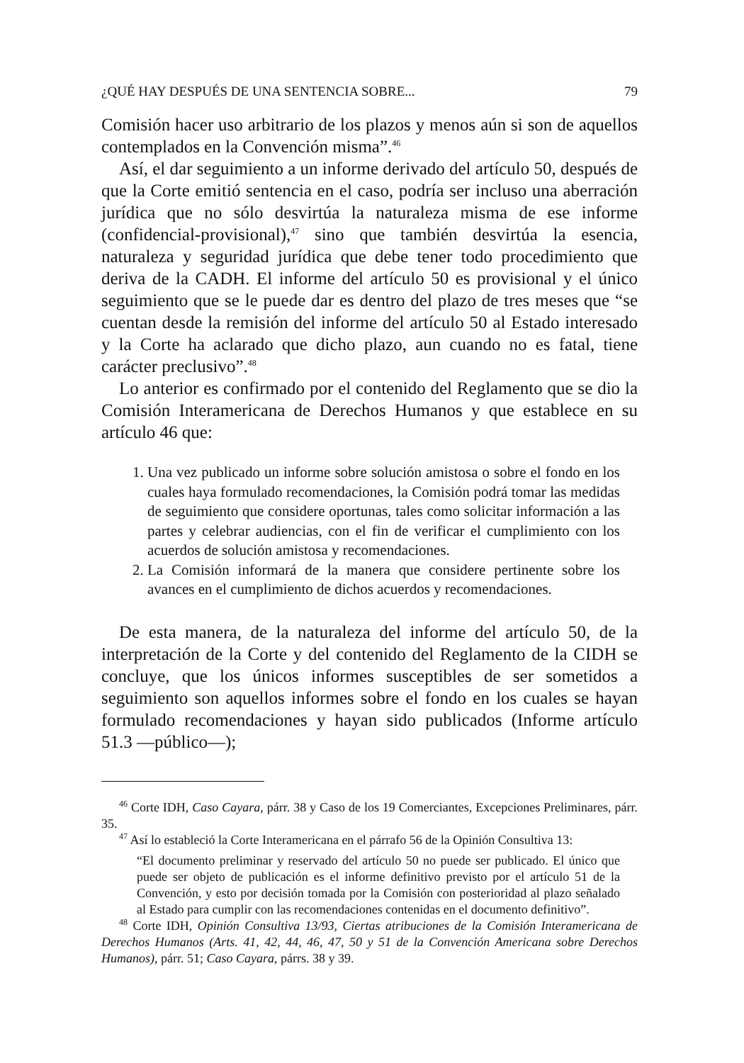¿QUÉ HAY DESPUÉS DE UNA SENTENCIA SOBRE... 79
Comisión hacer uso arbitrario de los plazos y menos aún si son de aquellos contemplados en la Convención misma”.<sup>46</sup>
Así, el dar seguimiento a un informe derivado del artículo 50, después de que la Corte emitió sentencia en el caso, podría ser incluso una aberración jurídica que no sólo desvirtúa la naturaleza misma de ese informe (confidencial-provisional),<sup>47</sup> sino que también desvirtúa la esencia, naturaleza y seguridad jurídica que debe tener todo procedimiento que deriva de la CADH. El informe del artículo 50 es provisional y el único seguimiento que se le puede dar es dentro del plazo de tres meses que “se cuentan desde la remisión del informe del artículo 50 al Estado interesado y la Corte ha aclarado que dicho plazo, aun cuando no es fatal, tiene carácter preclusivo”.<sup>48</sup>
Lo anterior es confirmado por el contenido del Reglamento que se dio la Comisión Interamericana de Derechos Humanos y que establece en su artículo 46 que:
1. Una vez publicado un informe sobre solución amistosa o sobre el fondo en los cuales haya formulado recomendaciones, la Comisión podrá tomar las medidas de seguimiento que considere oportunas, tales como solicitar información a las partes y celebrar audiencias, con el fin de verificar el cumplimiento con los acuerdos de solución amistosa y recomendaciones.
2. La Comisión informará de la manera que considere pertinente sobre los avances en el cumplimiento de dichos acuerdos y recomendaciones.
De esta manera, de la naturaleza del informe del artículo 50, de la interpretación de la Corte y del contenido del Reglamento de la CIDH se concluye, que los únicos informes susceptibles de ser sometidos a seguimiento son aquellos informes sobre el fondo en los cuales se hayan formulado recomendaciones y hayan sido publicados (Informe artículo 51.3 —público—);
<sup>46</sup> Corte IDH, Caso Cayara, párr. 38 y Caso de los 19 Comerciantes, Excepciones Preliminares, párr. 35.
<sup>47</sup> Así lo estableció la Corte Interamericana en el párrafo 56 de la Opinión Consultiva 13:
“El documento preliminar y reservado del artículo 50 no puede ser publicado. El único que puede ser objeto de publicación es el informe definitivo previsto por el artículo 51 de la Convención, y esto por decisión tomada por la Comisión con posterioridad al plazo señalado al Estado para cumplir con las recomendaciones contenidas en el documento definitivo”.
<sup>48</sup> Corte IDH, Opinión Consultiva 13/93, Ciertas atribuciones de la Comisión Interamericana de Derechos Humanos (Arts. 41, 42, 44, 46, 47, 50 y 51 de la Convención Americana sobre Derechos Humanos), párr. 51; Caso Cayara, párrs. 38 y 39.